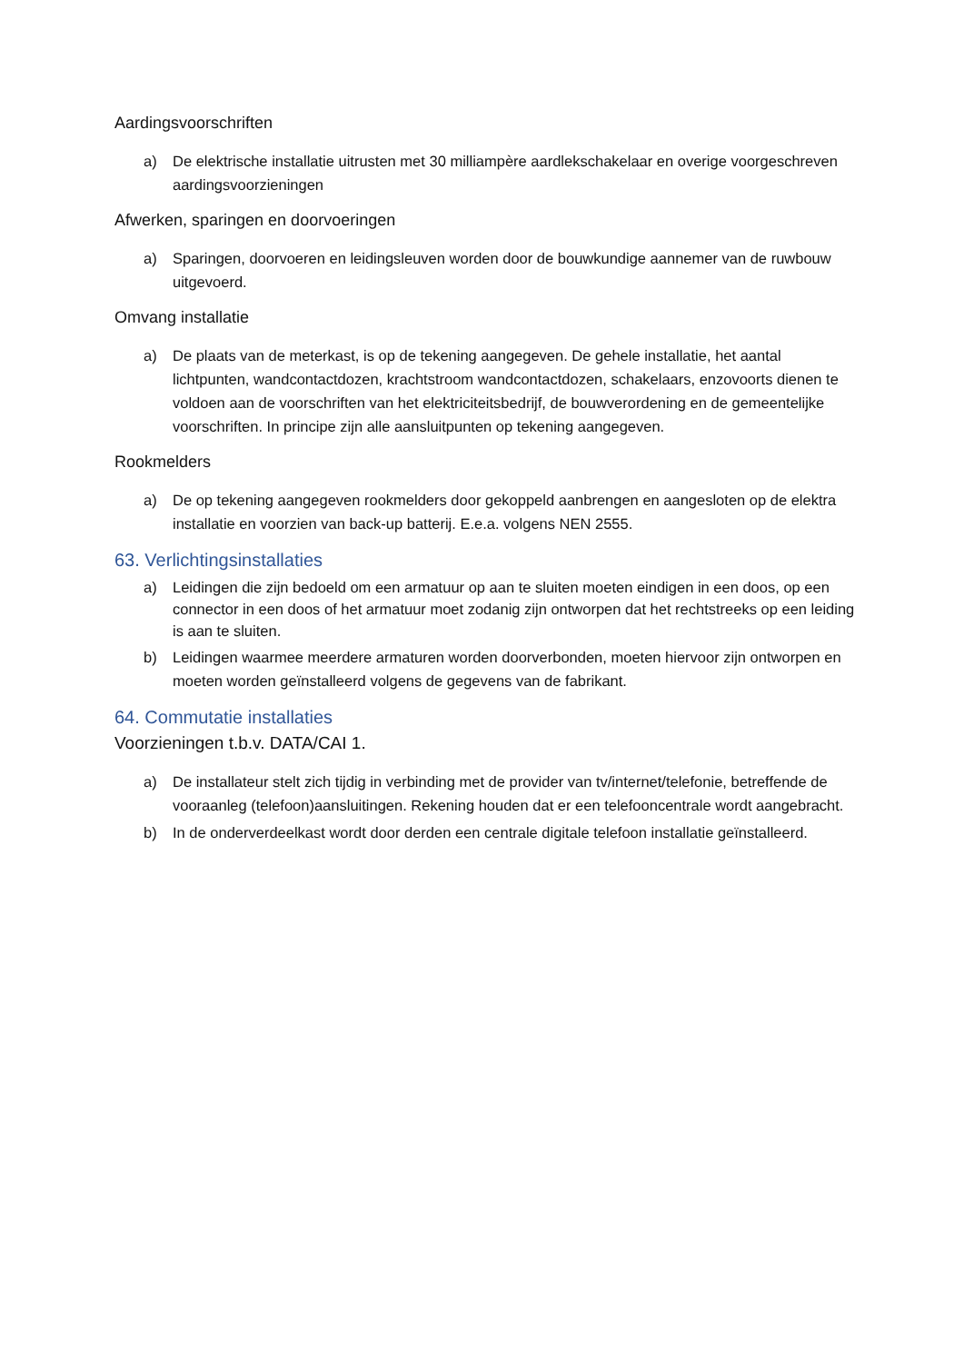Aardingsvoorschriften
a) De elektrische installatie uitrusten met 30 milliampère aardlekschakelaar en overige voorgeschreven aardingsvoorzieningen
Afwerken, sparingen en doorvoeringen
a) Sparingen, doorvoeren en leidingsleuven worden door de bouwkundige aannemer van de ruwbouw uitgevoerd.
Omvang installatie
a) De plaats van de meterkast, is op de tekening aangegeven. De gehele installatie, het aantal lichtpunten, wandcontactdozen, krachtstroom wandcontactdozen, schakelaars, enzovoorts dienen te voldoen aan de voorschriften van het elektriciteitsbedrijf, de bouwverordening en de gemeentelijke voorschriften. In principe zijn alle aansluitpunten op tekening aangegeven.
Rookmelders
a) De op tekening aangegeven rookmelders door gekoppeld aanbrengen en aangesloten op de elektra installatie en voorzien van back-up batterij. E.e.a. volgens NEN 2555.
63. Verlichtingsinstallaties
a) Leidingen die zijn bedoeld om een armatuur op aan te sluiten moeten eindigen in een doos, op een connector in een doos of het armatuur moet zodanig zijn ontworpen dat het rechtstreeks op een leiding is aan te sluiten.
b) Leidingen waarmee meerdere armaturen worden doorverbonden, moeten hiervoor zijn ontworpen en moeten worden geïnstalleerd volgens de gegevens van de fabrikant.
64. Commutatie installaties
Voorzieningen t.b.v. DATA/CAI 1.
a) De installateur stelt zich tijdig in verbinding met de provider van tv/internet/telefonie, betreffende de vooraanleg (telefoon)aansluitingen. Rekening houden dat er een telefooncentrale wordt aangebracht.
b) In de onderverdeelkast wordt door derden een centrale digitale telefoon installatie geïnstalleerd.